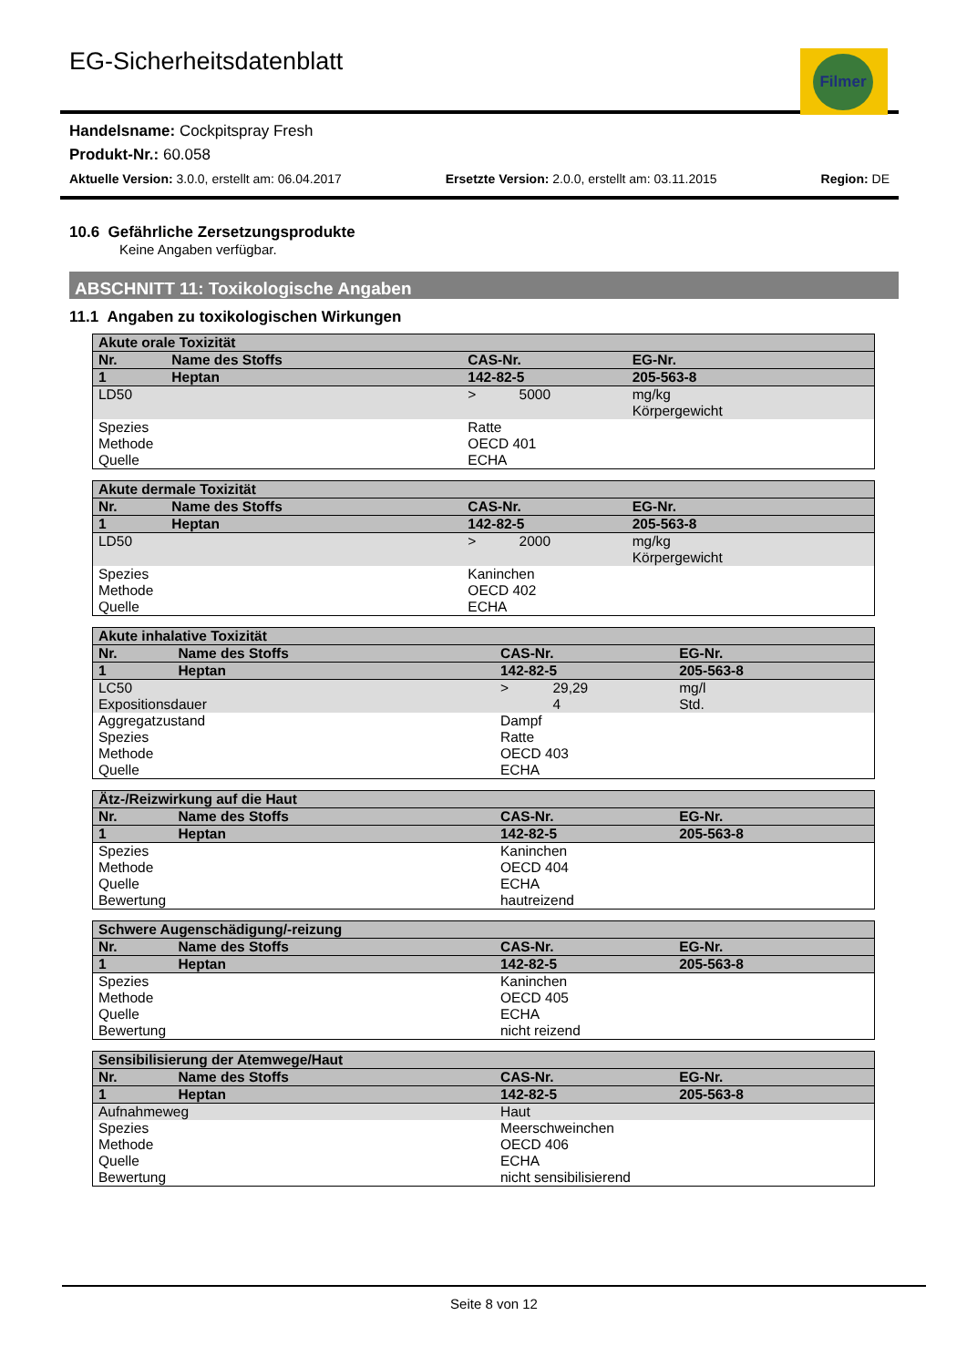EG-Sicherheitsdatenblatt
Filmer
Handelsname: Cockpitspray Fresh
Produkt-Nr.: 60.058
Aktuelle Version: 3.0.0, erstellt am: 06.04.2017 Ersetzte Version: 2.0.0, erstellt am: 03.11.2015 Region: DE
10.6 Gefährliche Zersetzungsprodukte
Keine Angaben verfügbar.
ABSCHNITT 11: Toxikologische Angaben
11.1 Angaben zu toxikologischen Wirkungen
| Akute orale Toxizität | | | | |
| --- | --- | --- | --- | --- |
| Nr. | Name des Stoffs | CAS-Nr. | | EG-Nr. |
| 1 | Heptan | 142-82-5 | | 205-563-8 |
| LD50 | | > | 5000 | mg/kg Körpergewicht |
| Spezies Methode Quelle | | Ratte OECD 401 ECHA | | |
| Akute dermale Toxizität | | | | |
| --- | --- | --- | --- | --- |
| Nr. | Name des Stoffs | CAS-Nr. | | EG-Nr. |
| 1 | Heptan | 142-82-5 | | 205-563-8 |
| LD50 | | > | 2000 | mg/kg Körpergewicht |
| Spezies Methode Quelle | | Kaninchen OECD 402 ECHA | | |
| Akute inhalative Toxizität | | | | |
| --- | --- | --- | --- | --- |
| Nr. | Name des Stoffs | CAS-Nr. | | EG-Nr. |
| 1 | Heptan | 142-82-5 | | 205-563-8 |
| LC50 Expositionsdauer | | > | 29,29 4 | mg/l Std. |
| Aggregatzustand Spezies Methode Quelle | | Dampf Ratte OECD 403 ECHA | | |
| Ätz-/Reizwirkung auf die Haut | | | |
| --- | --- | --- | --- |
| Nr. | Name des Stoffs | CAS-Nr. | EG-Nr. |
| 1 | Heptan | 142-82-5 | 205-563-8 |
| Spezies Methode Quelle Bewertung | | Kaninchen OECD 404 ECHA hautreizend | |
| Schwere Augenschädigung/-reizung | | | |
| --- | --- | --- | --- |
| Nr. | Name des Stoffs | CAS-Nr. | EG-Nr. |
| 1 | Heptan | 142-82-5 | 205-563-8 |
| Spezies Methode Quelle Bewertung | | Kaninchen OECD 405 ECHA nicht reizend | |
| Sensibilisierung der Atemwege/Haut | | | |
| --- | --- | --- | --- |
| Nr. | Name des Stoffs | CAS-Nr. | EG-Nr. |
| 1 | Heptan | 142-82-5 | 205-563-8 |
| Aufnahmeweg | | Haut | |
| Spezies Methode Quelle Bewertung | | Meerschweinchen OECD 406 ECHA nicht sensibilisierend | |
Seite 8 von 12